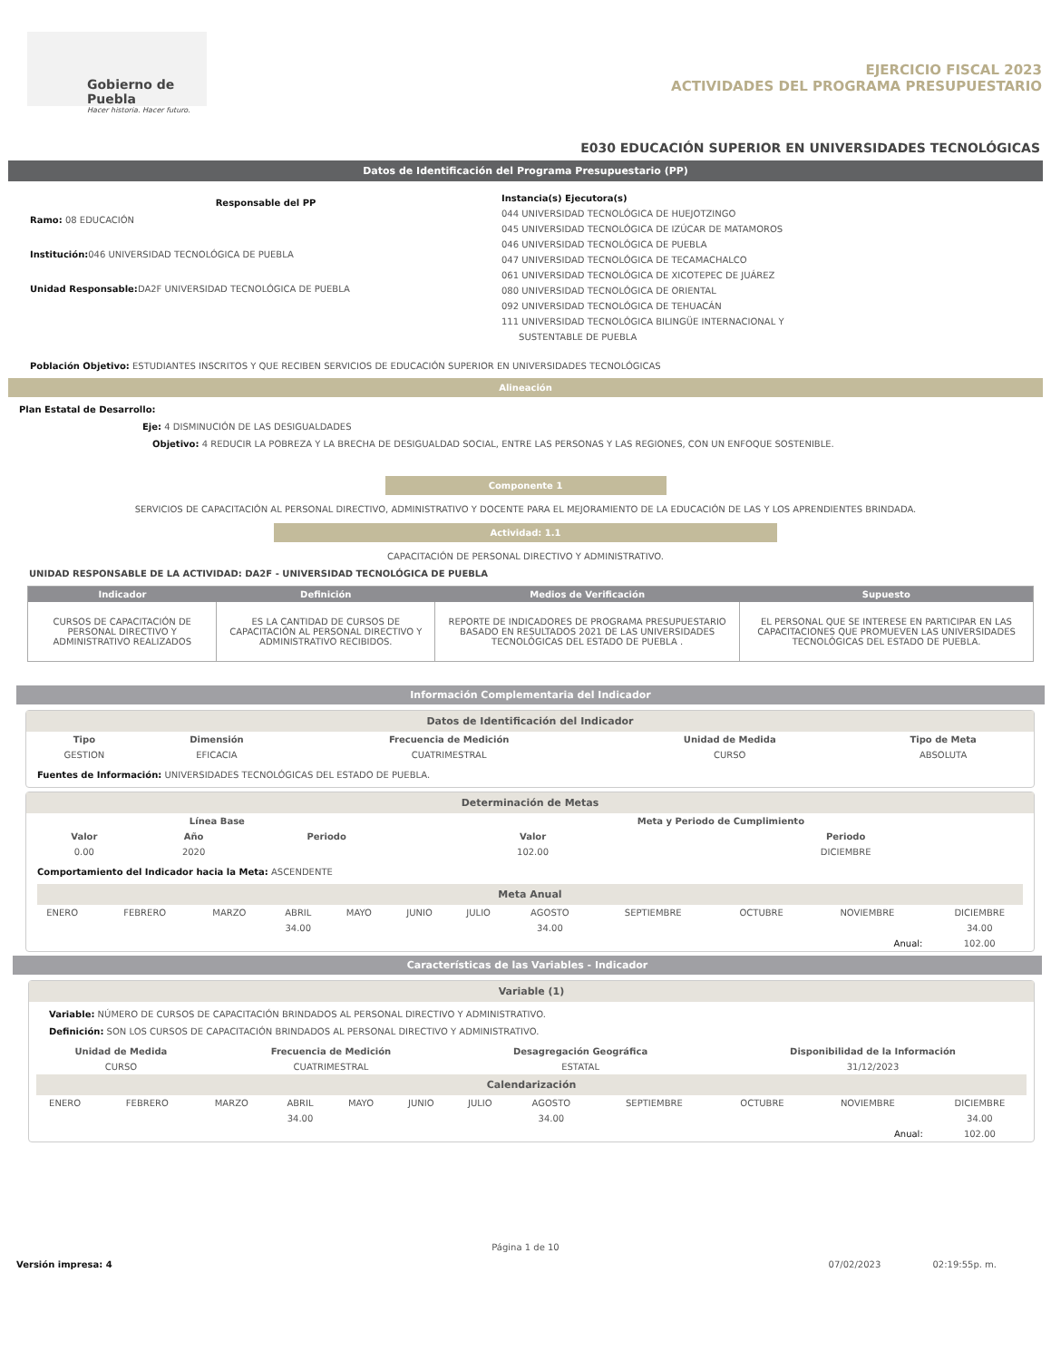Gobierno de Puebla
Hacer historia. Hacer futuro.
EJERCICIO FISCAL 2023
ACTIVIDADES DEL PROGRAMA PRESUPUESTARIO
E030 EDUCACIÓN SUPERIOR EN UNIVERSIDADES TECNOLÓGICAS
Datos de Identificación del Programa Presupuestario (PP)
Responsable del PP
Ramo: 08 EDUCACIÓN
Institución: 046 UNIVERSIDAD TECNOLÓGICA DE PUEBLA
Unidad Responsable: DA2F UNIVERSIDAD TECNOLÓGICA DE PUEBLA
Instancia(s) Ejecutora(s)
044 UNIVERSIDAD TECNOLÓGICA DE HUEJOTZINGO
045 UNIVERSIDAD TECNOLÓGICA DE IZÚCAR DE MATAMOROS
046 UNIVERSIDAD TECNOLÓGICA DE PUEBLA
047 UNIVERSIDAD TECNOLÓGICA DE TECAMACHALCO
061 UNIVERSIDAD TECNOLÓGICA DE XICOTEPEC DE JUÁREZ
080 UNIVERSIDAD TECNOLÓGICA DE ORIENTAL
092 UNIVERSIDAD TECNOLÓGICA DE TEHUACÁN
111 UNIVERSIDAD TECNOLÓGICA BILINGÜE INTERNACIONAL Y
SUSTENTABLE DE PUEBLA
Población Objetivo: ESTUDIANTES INSCRITOS Y QUE RECIBEN SERVICIOS DE EDUCACIÓN SUPERIOR EN UNIVERSIDADES TECNOLÓGICAS
Alineación
Plan Estatal de Desarrollo:
Eje: 4 DISMINUCIÓN DE LAS DESIGUALDADES
Objetivo: 4 REDUCIR LA POBREZA Y LA BRECHA DE DESIGUALDAD SOCIAL, ENTRE LAS PERSONAS Y LAS REGIONES, CON UN ENFOQUE SOSTENIBLE.
Componente 1
SERVICIOS DE CAPACITACIÓN AL PERSONAL DIRECTIVO, ADMINISTRATIVO Y DOCENTE PARA EL MEJORAMIENTO DE LA EDUCACIÓN DE LAS Y LOS APRENDIENTES BRINDADA.
Actividad: 1.1
CAPACITACIÓN DE PERSONAL DIRECTIVO Y ADMINISTRATIVO.
UNIDAD RESPONSABLE DE LA ACTIVIDAD: DA2F - UNIVERSIDAD TECNOLÓGICA DE PUEBLA
| Indicador | Definición | Medios de Verificación | Supuesto |
| --- | --- | --- | --- |
| CURSOS DE CAPACITACIÓN DE PERSONAL DIRECTIVO Y ADMINISTRATIVO REALIZADOS | ES LA CANTIDAD DE CURSOS DE CAPACITACIÓN AL PERSONAL DIRECTIVO Y ADMINISTRATIVO RECIBIDOS. | REPORTE DE INDICADORES DE PROGRAMA PRESUPUESTARIO BASADO EN RESULTADOS 2021 DE LAS UNIVERSIDADES TECNOLÓGICAS DEL ESTADO DE PUEBLA . | EL PERSONAL QUE SE INTERESE EN PARTICIPAR EN LAS CAPACITACIONES QUE PROMUEVEN LAS UNIVERSIDADES TECNOLÓGICAS DEL ESTADO DE PUEBLA. |
Información Complementaria del Indicador
Datos de Identificación del Indicador
| Tipo | Dimensión | Frecuencia de Medición | Unidad de Medida | Tipo de Meta |
| --- | --- | --- | --- | --- |
| GESTION | EFICACIA | CUATRIMESTRAL | CURSO | ABSOLUTA |
Fuentes de Información: UNIVERSIDADES TECNOLÓGICAS DEL ESTADO DE PUEBLA.
Determinación de Metas
| Línea Base | | | Meta y Periodo de Cumplimiento | |
| --- | --- | --- | --- | --- |
| Valor | Año | Periodo | Valor | Periodo |
| 0.00 | 2020 | | 102.00 | DICIEMBRE |
Comportamiento del Indicador hacia la Meta: ASCENDENTE
Meta Anual
| ENERO | FEBRERO | MARZO | ABRIL | MAYO | JUNIO | JULIO | AGOSTO | SEPTIEMBRE | OCTUBRE | NOVIEMBRE | DICIEMBRE |
| | | | 34.00 | | | | 34.00 | | | | 34.00 |
| Anual: | | | | | | | | | | | 102.00 |
Características de las Variables - Indicador
Variable (1)
Variable: NÚMERO DE CURSOS DE CAPACITACIÓN BRINDADOS AL PERSONAL DIRECTIVO Y ADMINISTRATIVO.
Definición: SON LOS CURSOS DE CAPACITACIÓN BRINDADOS AL PERSONAL DIRECTIVO Y ADMINISTRATIVO.
| Unidad de Medida | Frecuencia de Medición | Desagregación Geográfica | Disponibilidad de la Información |
| --- | --- | --- | --- |
| CURSO | CUATRIMESTRAL | ESTATAL | 31/12/2023 |
Calendarización
| ENERO | FEBRERO | MARZO | ABRIL | MAYO | JUNIO | JULIO | AGOSTO | SEPTIEMBRE | OCTUBRE | NOVIEMBRE | DICIEMBRE |
| | | | 34.00 | | | | 34.00 | | | | 34.00 |
| Anual: | | | | | | | | | | | 102.00 |
Página 1 de 10
Versión impresa: 4 07/02/2023 02:19:55p. m.